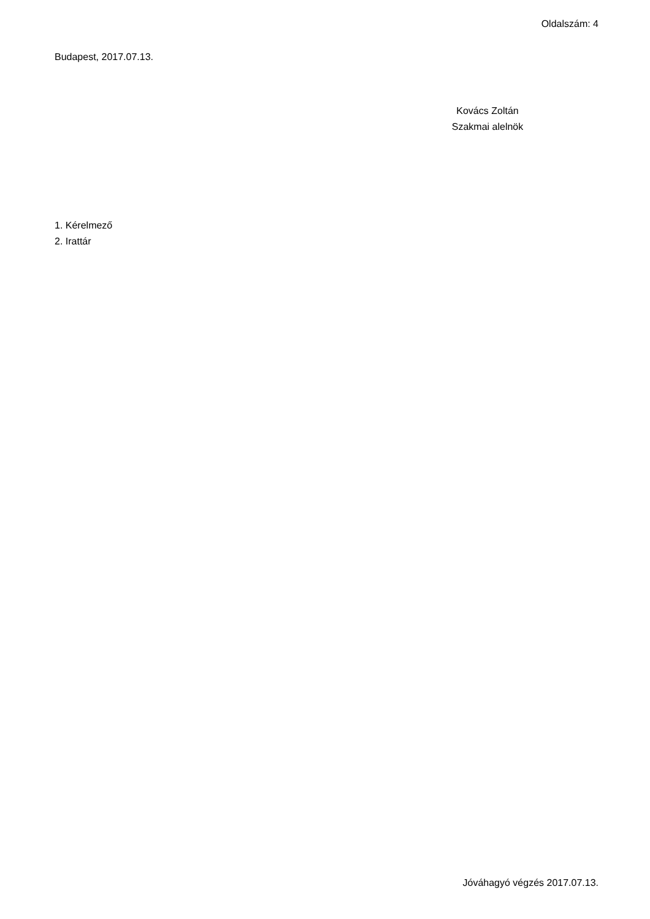Oldalszám: 4
Budapest, 2017.07.13.
Kovács Zoltán
Szakmai alelnök
1. Kérelmező
2. Irattár
Jóváhagyó végzés 2017.07.13.